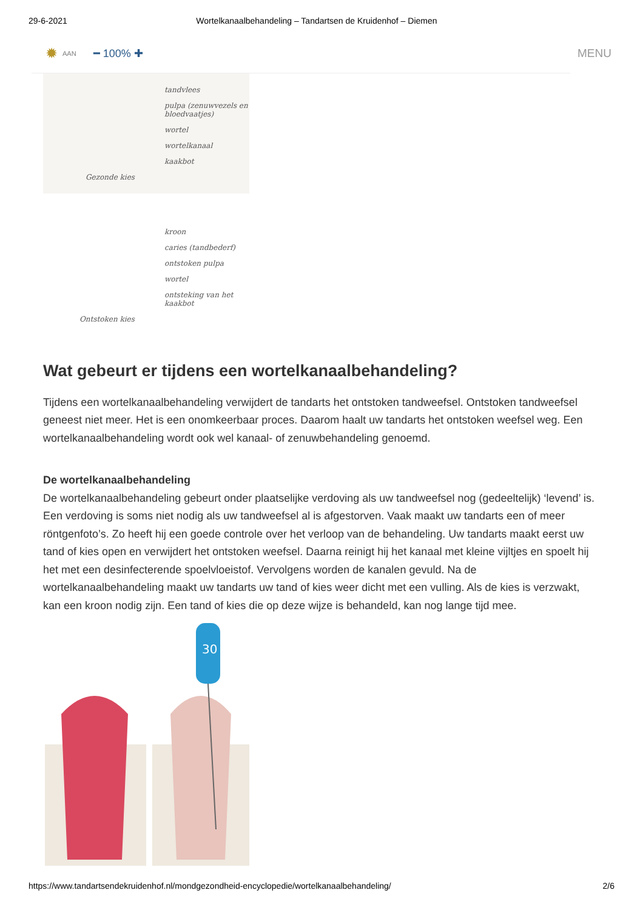29-6-2021 Wortelkanaalbehandeling – Tandartsen de Kruidenhof – Diemen
✹ AAN ━ 100% ✚ MENU
tandvlees
pulpa (zenuwvezels en bloedvaatjes)
wortel
wortelkanaal
kaakbot
Gezonde kies
kroon
caries (tandbederf)
ontstoken pulpa
wortel
ontsteking van het kaakbot
Ontstoken kies
Wat gebeurt er tijdens een wortelkanaalbehandeling?
Tijdens een wortelkanaalbehandeling verwijdert de tandarts het ontstoken tandweefsel. Ontstoken tandweefsel geneest niet meer. Het is een onomkeerbaar proces. Daarom haalt uw tandarts het ontstoken weefsel weg. Een wortelkanaalbehandeling wordt ook wel kanaal- of zenuwbehandeling genoemd.
De wortelkanaalbehandeling
De wortelkanaalbehandeling gebeurt onder plaatselijke verdoving als uw tandweefsel nog (gedeeltelijk) ‘levend’ is. Een verdoving is soms niet nodig als uw tandweefsel al is afgestorven. Vaak maakt uw tandarts een of meer röntgenfoto’s. Zo heeft hij een goede controle over het verloop van de behandeling. Uw tandarts maakt eerst uw tand of kies open en verwijdert het ontstoken weefsel. Daarna reinigt hij het kanaal met kleine vijltjes en spoelt hij het met een desinfecterende spoelvloeistof. Vervolgens worden de kanalen gevuld. Na de wortelkanaalbehandeling maakt uw tandarts uw tand of kies weer dicht met een vulling. Als de kies is verzwakt, kan een kroon nodig zijn. Een tand of kies die op deze wijze is behandeld, kan nog lange tijd mee.
30
https://www.tandartsendekruidenhof.nl/mondgezondheid-encyclopedie/wortelkanaalbehandeling/ 2/6